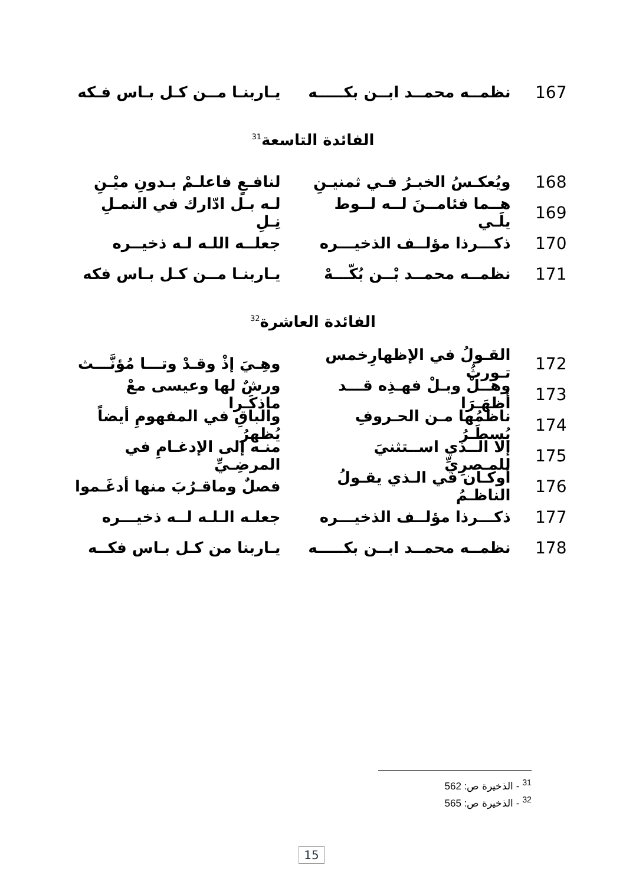167
نظمــه محمــد ابــن بكـــــه
يـاربنـا مــن كـل بـاس فـكه
الفائدة التاسعة<sup>31</sup>
168
ويُعكـسُ الخبـرُ فـي ثمنيـنِ
لنافـعٍ فاعلـمْ بـدونِ ميْـنِ
169
هــما فئامــنَ لــه لــوط يلَـي
لـه بـل ادّارك في النمـلِ نِـلِ
170
ذكـــرذا مؤلــف الذخيـــره
جعلــه اللـه لـه ذخيــره
171
نظمــه محمــد بْــن بُكّـــهْ
يـاربنـا مــن كـل بـاس فكه
الفائدة العاشرة<sup>32</sup>
172
القـولُ في الإظهارِخمس تـورثُ
وهِـيَ إذْ وقـدْ وتـــا مُؤنَّـــث
173
وهــلْ وبـلْ فهـذِه قـــد أظهَـرَا
ورشٌ لها وعيسى معْ ماذكَـرا
174
ناظمُها مـن الحـروفِ يُسطَـرُ
والباقِ في المفهومِ أيضاً يُظهرُ
175
إلا الــذي اســتثنيَ للمـصرِيِّ
منـه إلى الإدغـامِ في المرضِـيِّ
176
أوكـان في الـذي يقـولُ الناظـمُ
فصلٌ وماقـرُبَ منها أدغَـموا
177
ذكـــرذا مؤلــف الذخيـــره
جعلـه الـلـه لــه ذخيـــره
178
نظمــه محمــد ابــن بكـــــه
يـاربنا من كـل بـاس فكــه
<sup>31</sup> - الذخيرة ص: 562
<sup>32</sup> - الذخيرة ص: 565
15